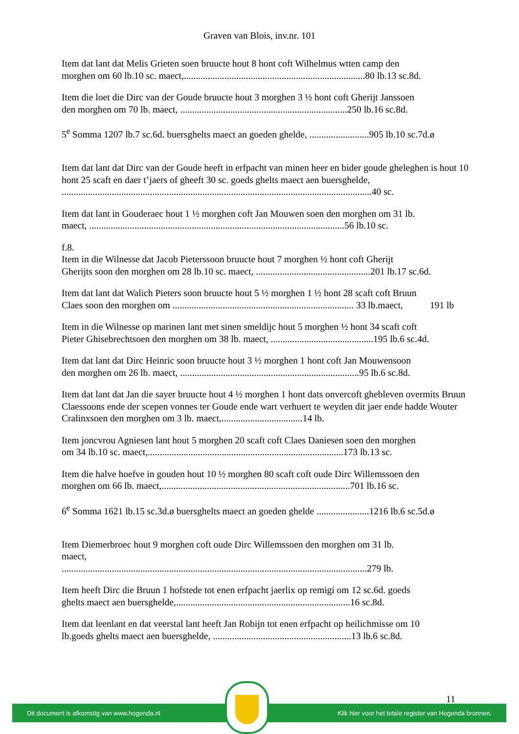Graven van Blois, inv.nr. 101
Item dat lant dat Melis Grieten soen bruucte hout 8 hont coft Wilhelmus wtten camp den
morghen om 60 lb.10 sc. maect,............................................................................80 lb.13 sc.8d.
Item die loet die Dirc van der Goude bruucte hout 3 morghen 3 ½ hont coft Gherijt Janssoen
den morghen om 70 lb. maect, ......................................................................250 lb.16 sc.8d.
5<sup>e</sup> Somma 1207 lb.7 sc.6d. buersghelts maect an goeden ghelde, .........................905 lb.10 sc.7d.ø
Item dat lant dat Dirc van der Goude heeft in erfpacht van minen heer en bider goude gheleghen is hout 10 hont 25 scaft en daer t’jaers of gheeft 30 sc. goeds ghelts maect aen buersghelde,
..................................................................................................................................40 sc.
Item dat lant in Gouderaec hout 1 ½ morghen coft Jan Mouwen soen den morghen om 31 lb.
maect, ...........................................................................................................56 lb.10 sc.
f.8.
Item in die Wilnesse dat Jacob Pieterssoon bruucte hout 7 morghen ½ hont coft Gherijt
Gherijts soon den morghen om 28 lb.10 sc. maect, ................................................201 lb.17 sc.6d.
Item dat lant dat Walich Pieters soon bruucte hout 5 ½ morghen 1 ½ hont 28 scaft coft Bruun
Claes soon den morghen om ............................................................................ 33 lb.maect, 191 lb
Item in die Wilnesse op marinen lant met sinen smeldijc hout 5 morghen ½ hont 34 scaft coft
Pieter Ghisebrechtsoen den morghen om 38 lb. maect, ...........................................195 lb.6 sc.4d.
Item dat lant dat Dirc Heinric soon bruucte hout 3 ½ morghen 1 hont coft Jan Mouwensoon
den morghen om 26 lb. maect, ...........................................................................95 lb.6 sc.8d.
Item dat lant dat Jan die sayer bruucte hout 4 ½ morghen 1 hont dats onvercoft ghebleven overmits Bruun Claessoons ende der scepen vonnes ter Goude ende wart verhuert te weyden dit jaer ende hadde Wouter Cralinxsoen den morghen om 3 lb. maect,..................................14 lb.
Item joncvrou Agniesen lant hout 5 morghen 20 scaft coft Claes Daniesen soen den morghen
om 34 lb.10 sc. maect,..................................................................................173 lb.13 sc.
Item die halve hoefve in gouden hout 10 ½ morghen 80 scaft coft oude Dirc Willemssoen den
morghen om 66 lb. maect,...............................................................................701 lb.16 sc.
6<sup>e</sup> Somma 1621 lb.15 sc.3d.ø buersghelts maect an goeden ghelde ......................1216 lb.6 sc.5d.ø
Item Diemerbroec hout 9 morghen coft oude Dirc Willemssoen den morghen om 31 lb.
maect,
................................................................................................................................279 lb.
Item heeft Dirc die Bruun 1 hofstede tot enen erfpacht jaerlix op remigi om 12 sc.6d. goeds
ghelts maect aen buersghelde,.........................................................................16 sc.8d.
Item dat leenlant en dat veerstal lant heeft Jan Robijn tot enen erfpacht op heilichmisse om 10
lb.goeds ghelts maect aen buersghelde, ..........................................................13 lb.6 sc.8d.
11
Dit document is afkomstig van www.hogenda.nl Klik hier voor het totale register van Hogenda bronnen.